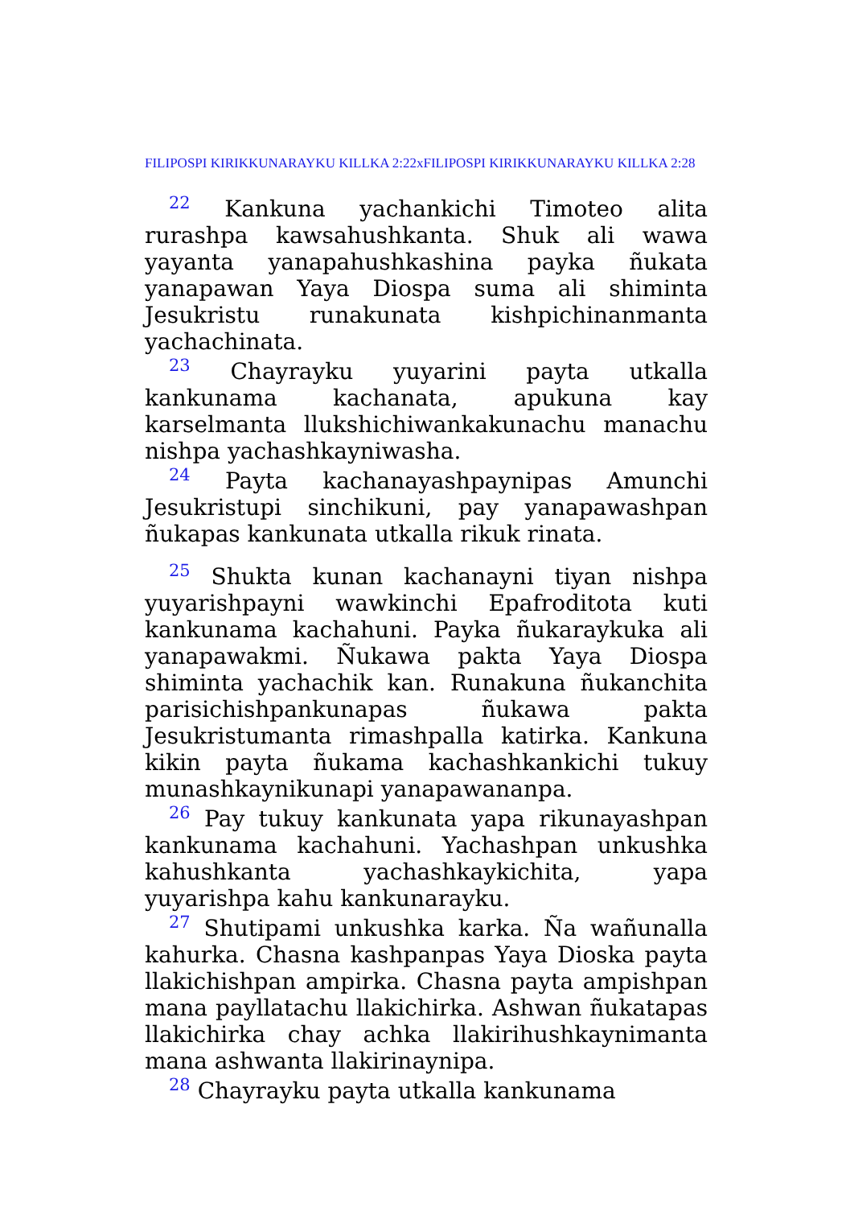FILIPOSPI KIRIKKUNARAYKU KILLKA 2:22xFILIPOSPI KIRIKKUNARAYKU KILLKA 2:28
22 Kankuna yachankichi Timoteo alita rurashpa kawsahushkanta. Shuk ali wawa yayanta yanapahushkashina payka ñukata yanapawan Yaya Diospa suma ali shiminta Jesukristu runakunata kishpichinanmanta yachachinata.
23 Chayrayku yuyarini payta utkalla kankunama kachanata, apukuna kay karselmanta llukshichiwankakunachu manachu nishpa yachashkayniwasha.
24 Payta kachanayashpaynipas Amunchi Jesukristupi sinchikuni, pay yanapawashpan ñukapas kankunata utkalla rikuk rinata.
25 Shukta kunan kachanayni tiyan nishpa yuyarishpayni wawkinchi Epafroditota kuti kankunama kachahuni. Payka ñukaraykuka ali yanapawakmi. Ñukawa pakta Yaya Diospa shiminta yachachik kan. Runakuna ñukanchita parisichishpankunapas ñukawa pakta Jesukristumanta rimashpalla katirka. Kankuna kikin payta ñukama kachashkankichi tukuy munashkaynikunapi yanapawananpa.
26 Pay tukuy kankunata yapa rikunayashpan kankunama kachahuni. Yachashpan unkushka kahushkanta yachashkaykichita, yapa yuyarishpa kahu kankunarayku.
27 Shutipami unkushka karka. Ña wañunalla kahurka. Chasna kashpanpas Yaya Dioska payta llakichishpan ampirka. Chasna payta ampishpan mana payllatachu llakichirka. Ashwan ñukatapas llakichirka chay achka llakirihushkaynimanta mana ashwanta llakirinaynipa.
28 Chayrayku payta utkalla kankunama